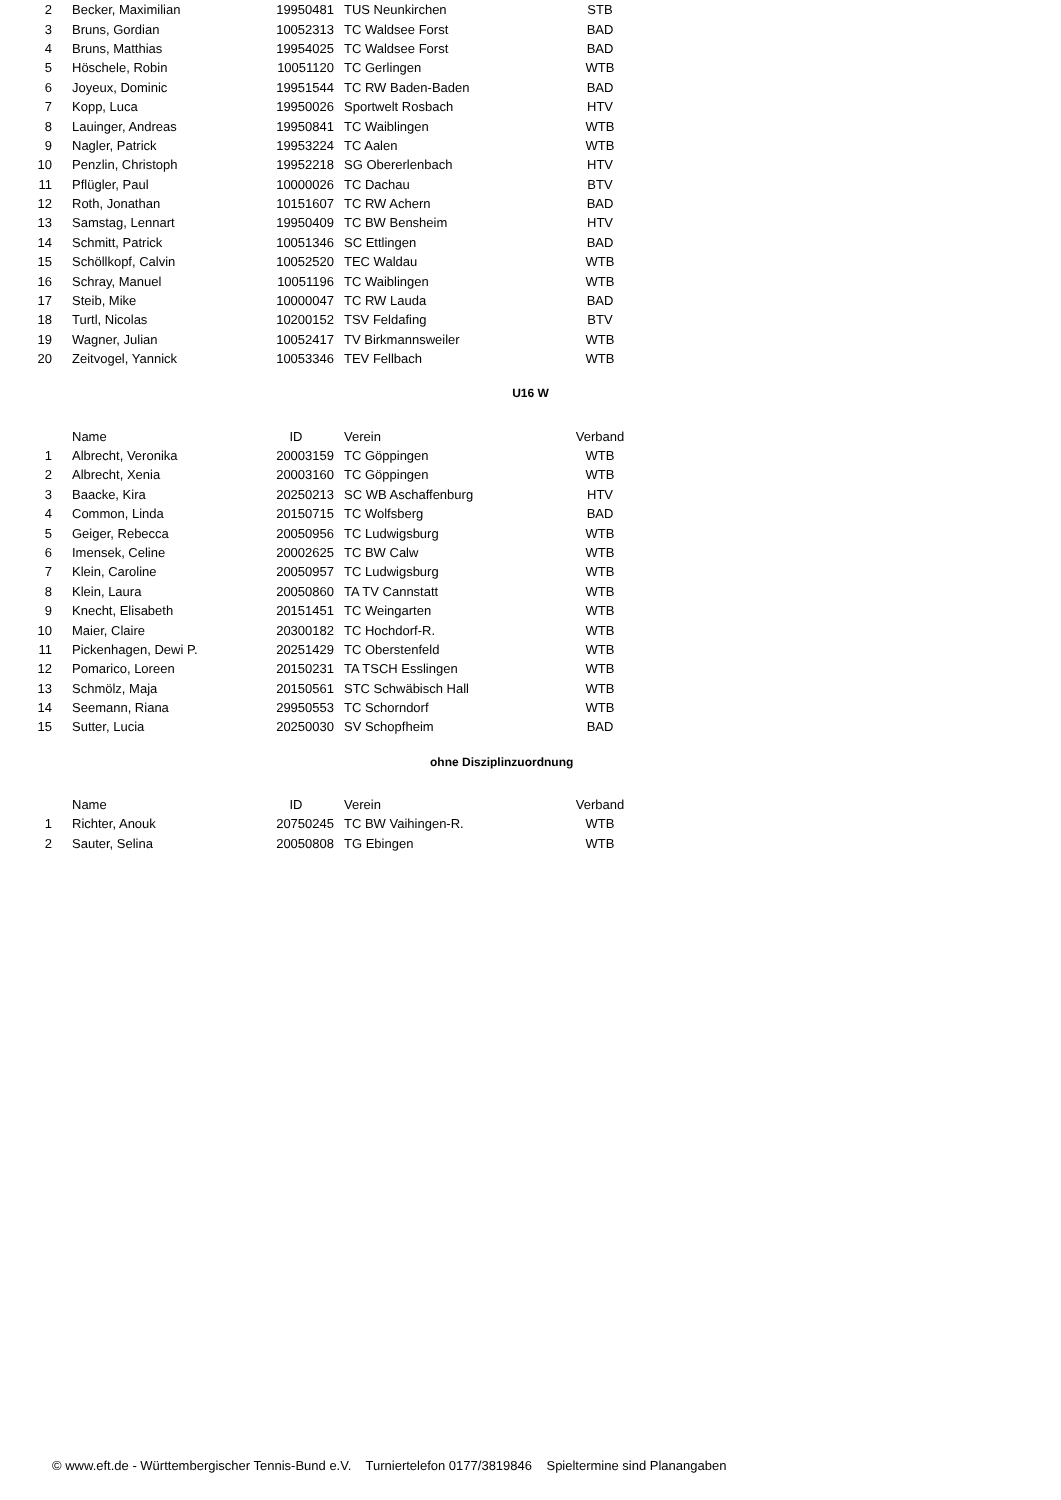| 2 | Becker, Maximilian | 19950481 | TUS Neunkirchen | STB |
| 3 | Bruns, Gordian | 10052313 | TC Waldsee Forst | BAD |
| 4 | Bruns, Matthias | 19954025 | TC Waldsee Forst | BAD |
| 5 | Höschele, Robin | 10051120 | TC Gerlingen | WTB |
| 6 | Joyeux, Dominic | 19951544 | TC RW Baden-Baden | BAD |
| 7 | Kopp, Luca | 19950026 | Sportwelt Rosbach | HTV |
| 8 | Lauinger, Andreas | 19950841 | TC Waiblingen | WTB |
| 9 | Nagler, Patrick | 19953224 | TC Aalen | WTB |
| 10 | Penzlin, Christoph | 19952218 | SG Obererlenbach | HTV |
| 11 | Pflügler, Paul | 10000026 | TC Dachau | BTV |
| 12 | Roth, Jonathan | 10151607 | TC RW Achern | BAD |
| 13 | Samstag, Lennart | 19950409 | TC BW Bensheim | HTV |
| 14 | Schmitt, Patrick | 10051346 | SC Ettlingen | BAD |
| 15 | Schöllkopf, Calvin | 10052520 | TEC Waldau | WTB |
| 16 | Schray, Manuel | 10051196 | TC Waiblingen | WTB |
| 17 | Steib, Mike | 10000047 | TC RW Lauda | BAD |
| 18 | Turtl, Nicolas | 10200152 | TSV Feldafing | BTV |
| 19 | Wagner, Julian | 10052417 | TV Birkmannsweiler | WTB |
| 20 | Zeitvogel, Yannick | 10053346 | TEV Fellbach | WTB |
U16 W
| | Name | ID | Verein | Verband |
| --- | --- | --- | --- | --- |
| 1 | Albrecht, Veronika | 20003159 | TC Göppingen | WTB |
| 2 | Albrecht, Xenia | 20003160 | TC Göppingen | WTB |
| 3 | Baacke, Kira | 20250213 | SC WB Aschaffenburg | HTV |
| 4 | Common, Linda | 20150715 | TC Wolfsberg | BAD |
| 5 | Geiger, Rebecca | 20050956 | TC Ludwigsburg | WTB |
| 6 | Imensek, Celine | 20002625 | TC BW Calw | WTB |
| 7 | Klein, Caroline | 20050957 | TC Ludwigsburg | WTB |
| 8 | Klein, Laura | 20050860 | TA TV Cannstatt | WTB |
| 9 | Knecht, Elisabeth | 20151451 | TC Weingarten | WTB |
| 10 | Maier, Claire | 20300182 | TC Hochdorf-R. | WTB |
| 11 | Pickenhagen, Dewi P. | 20251429 | TC Oberstenfeld | WTB |
| 12 | Pomarico, Loreen | 20150231 | TA TSCH Esslingen | WTB |
| 13 | Schmölz, Maja | 20150561 | STC Schwäbisch Hall | WTB |
| 14 | Seemann, Riana | 29950553 | TC Schorndorf | WTB |
| 15 | Sutter, Lucia | 20250030 | SV Schopfheim | BAD |
ohne Disziplinzuordnung
| | Name | ID | Verein | Verband |
| --- | --- | --- | --- | --- |
| 1 | Richter, Anouk | 20750245 | TC BW Vaihingen-R. | WTB |
| 2 | Sauter, Selina | 20050808 | TG Ebingen | WTB |
© www.eft.de - Württembergischer Tennis-Bund e.V. Turniertelefon 0177/3819846 Spieltermine sind Planangaben